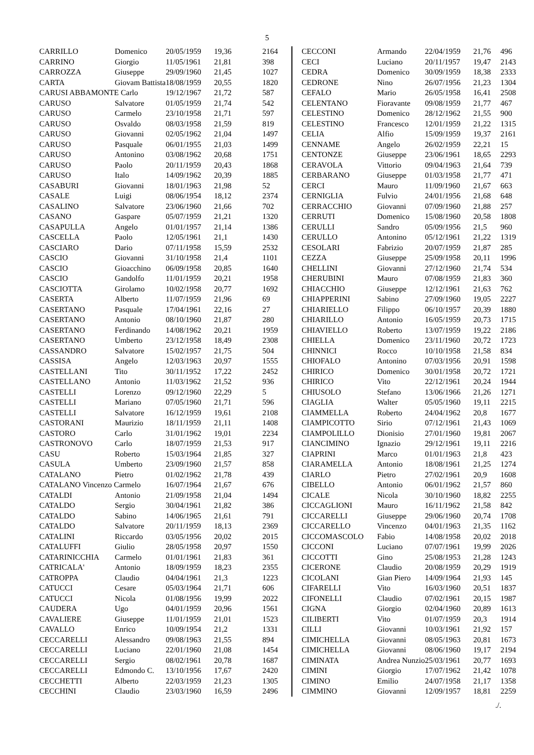5
| CARRILLO | Domenico | 20/05/1959 | 19,36 | 2164 |
| CARRINO | Giorgio | 11/05/1961 | 21,81 | 398 |
| CARROZZA | Giuseppe | 29/09/1960 | 21,45 | 1027 |
| CARTA | Giovam Battista | 18/08/1959 | 20,55 | 1820 |
| CARUSI ABBAMONTE Carlo | | 19/12/1967 | 21,72 | 587 |
| CARUSO | Salvatore | 01/05/1959 | 21,74 | 542 |
| CARUSO | Carmelo | 23/10/1958 | 21,71 | 597 |
| CARUSO | Osvaldo | 08/03/1958 | 21,59 | 819 |
| CARUSO | Giovanni | 02/05/1962 | 21,04 | 1497 |
| CARUSO | Pasquale | 06/01/1955 | 21,03 | 1499 |
| CARUSO | Antonino | 03/08/1962 | 20,68 | 1751 |
| CARUSO | Paolo | 20/11/1959 | 20,43 | 1868 |
| CARUSO | Italo | 14/09/1962 | 20,39 | 1885 |
| CASABURI | Giovanni | 18/01/1963 | 21,98 | 52 |
| CASALE | Luigi | 08/06/1954 | 18,12 | 2374 |
| CASALINO | Salvatore | 23/06/1960 | 21,66 | 702 |
| CASANO | Gaspare | 05/07/1959 | 21,21 | 1320 |
| CASAPULLA | Angelo | 01/01/1957 | 21,14 | 1386 |
| CASCELLA | Paolo | 12/05/1961 | 21,1 | 1430 |
| CASCIARO | Dario | 07/11/1958 | 15,59 | 2532 |
| CASCIO | Giovanni | 31/10/1958 | 21,4 | 1101 |
| CASCIO | Gioacchino | 06/09/1958 | 20,85 | 1640 |
| CASCIO | Gandolfo | 11/01/1959 | 20,21 | 1958 |
| CASCIOTTA | Girolamo | 10/02/1958 | 20,77 | 1692 |
| CASERTA | Alberto | 11/07/1959 | 21,96 | 69 |
| CASERTANO | Pasquale | 17/04/1961 | 22,16 | 27 |
| CASERTANO | Antonio | 08/10/1960 | 21,87 | 280 |
| CASERTANO | Ferdinando | 14/08/1962 | 20,21 | 1959 |
| CASERTANO | Umberto | 23/12/1958 | 18,49 | 2308 |
| CASSANDRO | Salvatore | 15/02/1957 | 21,75 | 504 |
| CASSISA | Angelo | 12/03/1963 | 20,97 | 1555 |
| CASTELLANI | Tito | 30/11/1952 | 17,22 | 2452 |
| CASTELLANO | Antonio | 11/03/1962 | 21,52 | 936 |
| CASTELLI | Lorenzo | 09/12/1960 | 22,29 | 5 |
| CASTELLI | Mariano | 07/05/1960 | 21,71 | 596 |
| CASTELLI | Salvatore | 16/12/1959 | 19,61 | 2108 |
| CASTORANI | Maurizio | 18/11/1959 | 21,11 | 1408 |
| CASTORO | Carlo | 31/01/1962 | 19,01 | 2234 |
| CASTRONOVO | Carlo | 18/07/1959 | 21,53 | 917 |
| CASU | Roberto | 15/03/1964 | 21,85 | 327 |
| CASULA | Umberto | 23/09/1960 | 21,57 | 858 |
| CATALANO | Pietro | 01/02/1962 | 21,78 | 439 |
| CATALANO Vincenzo Carmelo | | 16/07/1964 | 21,67 | 676 |
| CATALDI | Antonio | 21/09/1958 | 21,04 | 1494 |
| CATALDO | Sergio | 30/04/1961 | 21,82 | 386 |
| CATALDO | Sabino | 14/06/1965 | 21,61 | 791 |
| CATALDO | Salvatore | 20/11/1959 | 18,13 | 2369 |
| CATALINI | Riccardo | 03/05/1956 | 20,02 | 2015 |
| CATALUFFI | Giulio | 28/05/1958 | 20,97 | 1550 |
| CATARINICCHIA | Carmelo | 01/01/1961 | 21,83 | 361 |
| CATRICALA' | Antonio | 18/09/1959 | 18,23 | 2355 |
| CATROPPA | Claudio | 04/04/1961 | 21,3 | 1223 |
| CATUCCI | Cesare | 05/03/1964 | 21,71 | 606 |
| CATUCCI | Nicola | 01/08/1956 | 19,99 | 2022 |
| CAUDERA | Ugo | 04/01/1959 | 20,96 | 1561 |
| CAVALIERE | Giuseppe | 11/01/1959 | 21,01 | 1523 |
| CAVALLO | Enrico | 10/09/1954 | 21,2 | 1331 |
| CECCARELLI | Alessandro | 09/08/1963 | 21,55 | 894 |
| CECCARELLI | Luciano | 22/01/1960 | 21,08 | 1454 |
| CECCARELLI | Sergio | 08/02/1961 | 20,78 | 1687 |
| CECCARELLI | Edmondo C. | 13/10/1956 | 17,67 | 2420 |
| CECCHETTI | Alberto | 22/03/1959 | 21,23 | 1305 |
| CECCHINI | Claudio | 23/03/1960 | 16,59 | 2496 |
| CECCONI | Armando | 22/04/1959 | 21,76 | 496 |
| CECI | Luciano | 20/11/1957 | 19,47 | 2143 |
| CEDRA | Domenico | 30/09/1959 | 18,38 | 2333 |
| CEDRONE | Nino | 26/07/1956 | 21,23 | 1304 |
| CEFALO | Mario | 26/05/1958 | 16,41 | 2508 |
| CELENTANO | Fioravante | 09/08/1959 | 21,77 | 467 |
| CELESTINO | Domenico | 28/12/1962 | 21,55 | 900 |
| CELESTINO | Francesco | 12/01/1959 | 21,22 | 1315 |
| CELIA | Alfio | 15/09/1959 | 19,37 | 2161 |
| CENNAME | Angelo | 26/02/1959 | 22,21 | 15 |
| CENTONZE | Giuseppe | 23/06/1961 | 18,65 | 2293 |
| CERAVOLA | Vittorio | 09/04/1963 | 21,64 | 739 |
| CERBARANO | Giuseppe | 01/03/1958 | 21,77 | 471 |
| CERCI | Mauro | 11/09/1960 | 21,67 | 663 |
| CERNIGLIA | Fulvio | 24/01/1956 | 21,68 | 648 |
| CERRACCHIO | Giovanni | 07/09/1960 | 21,88 | 257 |
| CERRUTI | Domenico | 15/08/1960 | 20,58 | 1808 |
| CERULLI | Sandro | 05/09/1956 | 21,5 | 960 |
| CERULLO | Antonino | 05/12/1961 | 21,22 | 1319 |
| CESOLARI | Fabrizio | 20/07/1959 | 21,87 | 285 |
| CEZZA | Giuseppe | 25/09/1958 | 20,11 | 1996 |
| CHELLINI | Giovanni | 27/12/1960 | 21,74 | 534 |
| CHERUBINI | Mauro | 07/08/1959 | 21,83 | 360 |
| CHIACCHIO | Giuseppe | 12/12/1961 | 21,63 | 762 |
| CHIAPPERINI | Sabino | 27/09/1960 | 19,05 | 2227 |
| CHIARIELLO | Filippo | 06/10/1957 | 20,39 | 1880 |
| CHIARILLO | Antonio | 16/05/1959 | 20,73 | 1715 |
| CHIAVIELLO | Roberto | 13/07/1959 | 19,22 | 2186 |
| CHIELLA | Domenico | 23/11/1960 | 20,72 | 1723 |
| CHINNICI | Rocco | 10/10/1958 | 21,58 | 834 |
| CHIOFALO | Antonino | 07/03/1956 | 20,91 | 1598 |
| CHIRICO | Domenico | 30/01/1958 | 20,72 | 1721 |
| CHIRICO | Vito | 22/12/1961 | 20,24 | 1944 |
| CHIUSOLO | Stefano | 13/06/1966 | 21,26 | 1271 |
| CIAGLIA | Walter | 05/05/1960 | 19,11 | 2215 |
| CIAMMELLA | Roberto | 24/04/1962 | 20,8 | 1677 |
| CIAMPICOTTO | Sirio | 07/12/1961 | 21,43 | 1069 |
| CIAMPOLILLO | Dionisio | 27/01/1960 | 19,81 | 2067 |
| CIANCIMINO | Ignazio | 29/12/1961 | 19,11 | 2216 |
| CIAPRINI | Marco | 01/01/1963 | 21,8 | 423 |
| CIARAMELLA | Antonio | 18/08/1961 | 21,25 | 1274 |
| CIARLO | Pietro | 27/02/1961 | 20,9 | 1608 |
| CIBELLO | Antonio | 06/01/1962 | 21,57 | 860 |
| CICALE | Nicola | 30/10/1960 | 18,82 | 2255 |
| CICCAGLIONI | Mauro | 16/11/1962 | 21,58 | 842 |
| CICCARELLI | Giuseppe | 29/06/1960 | 20,74 | 1708 |
| CICCARELLO | Vincenzo | 04/01/1963 | 21,35 | 1162 |
| CICCOMASCOLO | Fabio | 14/08/1958 | 20,02 | 2018 |
| CICCONI | Luciano | 07/07/1961 | 19,99 | 2026 |
| CICCOTTI | Gino | 25/08/1953 | 21,28 | 1243 |
| CICERONE | Claudio | 20/08/1959 | 20,29 | 1919 |
| CICOLANI | Gian Piero | 14/09/1964 | 21,93 | 145 |
| CIFARELLI | Vito | 16/03/1960 | 20,51 | 1837 |
| CIFONELLI | Claudio | 07/02/1961 | 20,15 | 1987 |
| CIGNA | Giorgio | 02/04/1960 | 20,89 | 1613 |
| CILIBERTI | Vito | 01/07/1959 | 20,3 | 1914 |
| CILLI | Giovanni | 10/03/1961 | 21,92 | 157 |
| CIMICHELLA | Giovanni | 08/05/1963 | 20,81 | 1673 |
| CIMICHELLA | Giovanni | 08/06/1960 | 19,17 | 2194 |
| CIMINATA | Andrea Nunzio | 25/03/1961 | 20,77 | 1693 |
| CIMINI | Giorgio | 17/07/1962 | 21,42 | 1078 |
| CIMINO | Emilio | 24/07/1958 | 21,17 | 1358 |
| CIMMINO | Giovanni | 12/09/1957 | 18,81 | 2259 |
./.